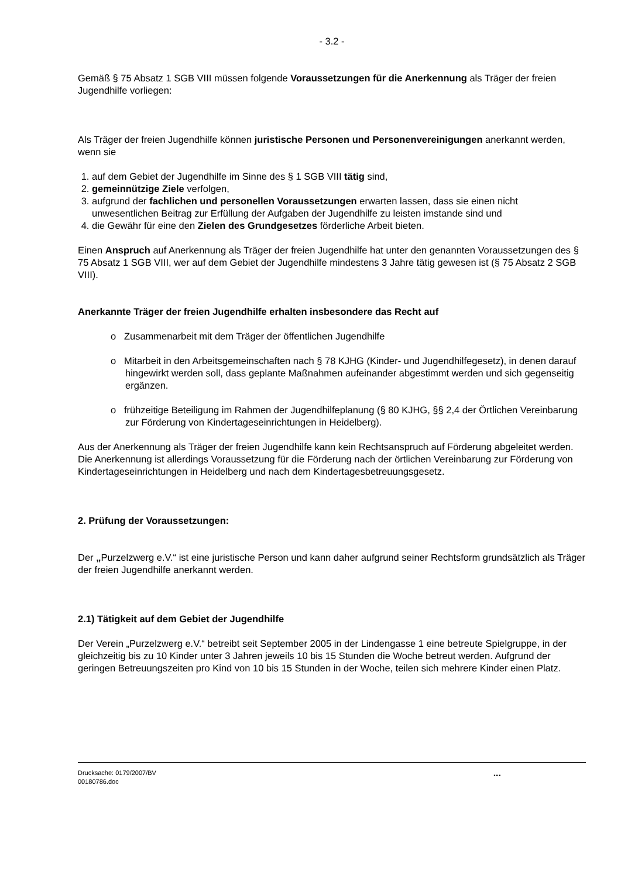- 3.2 -
Gemäß § 75 Absatz 1 SGB VIII müssen folgende Voraussetzungen für die Anerkennung als Träger der freien Jugendhilfe vorliegen:
Als Träger der freien Jugendhilfe können juristische Personen und Personenvereinigungen anerkannt werden, wenn sie
1. auf dem Gebiet der Jugendhilfe im Sinne des § 1 SGB VIII tätig sind,
2. gemeinnützige Ziele verfolgen,
3. aufgrund der fachlichen und personellen Voraussetzungen erwarten lassen, dass sie einen nicht unwesentlichen Beitrag zur Erfüllung der Aufgaben der Jugendhilfe zu leisten imstande sind und
4. die Gewähr für eine den Zielen des Grundgesetzes förderliche Arbeit bieten.
Einen Anspruch auf Anerkennung als Träger der freien Jugendhilfe hat unter den genannten Voraussetzungen des § 75 Absatz 1 SGB VIII, wer auf dem Gebiet der Jugendhilfe mindestens 3 Jahre tätig gewesen ist (§ 75 Absatz 2 SGB VIII).
Anerkannte Träger der freien Jugendhilfe erhalten insbesondere das Recht auf
o Zusammenarbeit mit dem Träger der öffentlichen Jugendhilfe
o Mitarbeit in den Arbeitsgemeinschaften nach § 78 KJHG (Kinder- und Jugendhilfegesetz), in denen darauf hingewirkt werden soll, dass geplante Maßnahmen aufeinander abgestimmt werden und sich gegenseitig ergänzen.
o frühzeitige Beteiligung im Rahmen der Jugendhilfeplanung (§ 80 KJHG, §§ 2,4 der Örtlichen Vereinbarung zur Förderung von Kindertageseinrichtungen in Heidelberg).
Aus der Anerkennung als Träger der freien Jugendhilfe kann kein Rechtsanspruch auf Förderung abgeleitet werden. Die Anerkennung ist allerdings Voraussetzung für die Förderung nach der örtlichen Vereinbarung zur Förderung von Kindertageseinrichtungen in Heidelberg und nach dem Kindertagesbetreuungsgesetz.
2. Prüfung der Voraussetzungen:
Der „Purzelzwerg e.V.“ ist eine juristische Person und kann daher aufgrund seiner Rechtsform grundsätzlich als Träger der freien Jugendhilfe anerkannt werden.
2.1) Tätigkeit auf dem Gebiet der Jugendhilfe
Der Verein „Purzelzwerg e.V.“ betreibt seit September 2005 in der Lindengasse 1 eine betreute Spielgruppe, in der gleichzeitig bis zu 10 Kinder unter 3 Jahren jeweils 10 bis 15 Stunden die Woche betreut werden. Aufgrund der geringen Betreuungszeiten pro Kind von 10 bis 15 Stunden in der Woche, teilen sich mehrere Kinder einen Platz.
Drucksache: 0179/2007/BV
00180786.doc
...